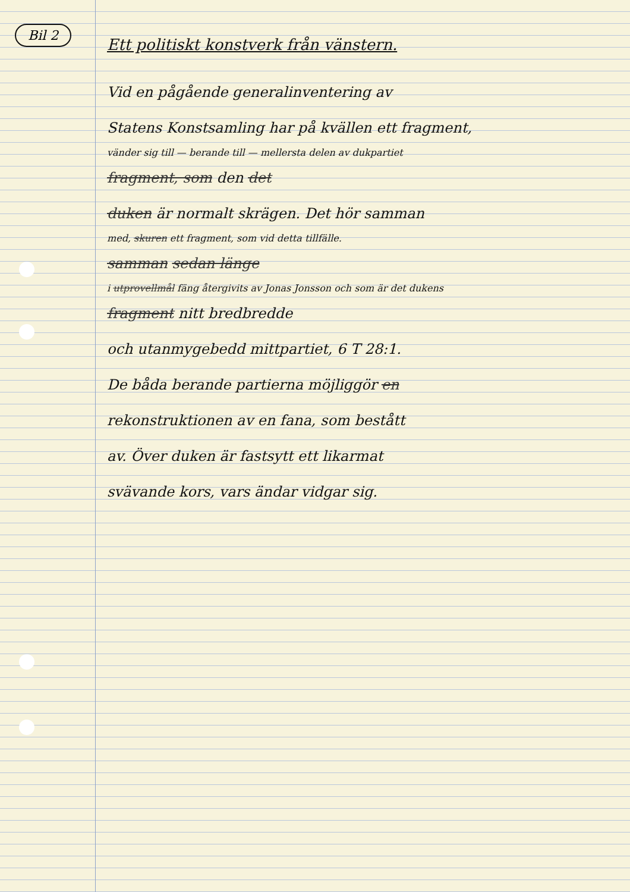Bil 2
Ett politiskt konstverk från vänstern.
Vid en pågående generalinventering av
Statens Konstsamling har på kvällen ett fragment,
vänder sig till — berande till — mellersta delen av dukpartiet
fragment, som den det
duken är normalt skrägen. Det hör samman
med, skuren ett fragment, som vid detta tillfälle.
samman sedan länge
i utprovellmål fäng återgivits av Jonas Jonsson och som är det dukens
fragment nitt bredbredde
och utanmygebedd mittpartiet, 6 T 28:1.
De båda berande partierna möjliggör en
rekonstruktionen av en fana, som bestått
av. Över duken är fastsytt ett likarmat
svävande kors, vars ändar vidgar sig.